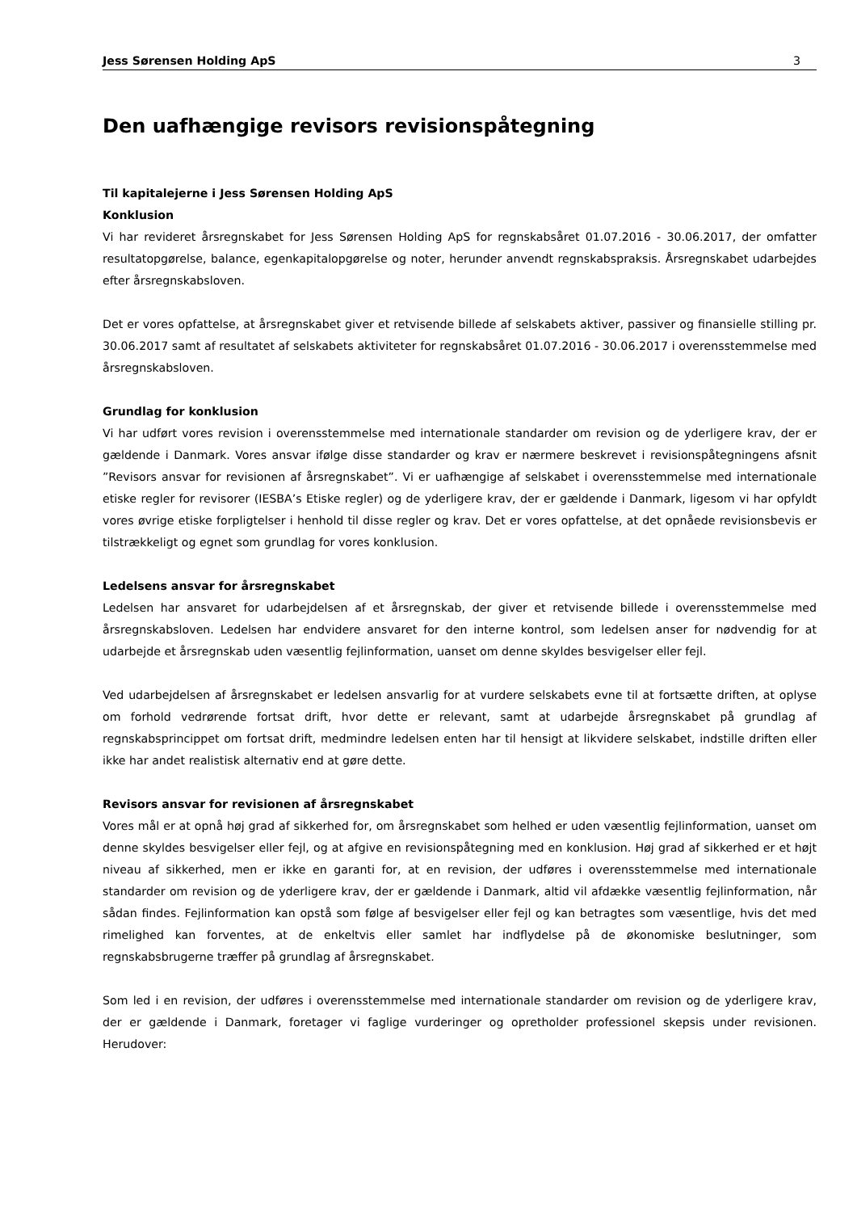Jess Sørensen Holding ApS 3
Den uafhængige revisors revisionspåtegning
Til kapitalejerne i Jess Sørensen Holding ApS
Konklusion
Vi har revideret årsregnskabet for Jess Sørensen Holding ApS for regnskabsåret 01.07.2016 - 30.06.2017, der omfatter resultatopgørelse, balance, egenkapitalopgørelse og noter, herunder anvendt regnskabspraksis. Årsregnskabet udarbejdes efter årsregnskabsloven.
Det er vores opfattelse, at årsregnskabet giver et retvisende billede af selskabets aktiver, passiver og finansielle stilling pr. 30.06.2017 samt af resultatet af selskabets aktiviteter for regnskabsåret 01.07.2016 - 30.06.2017 i overensstemmelse med årsregnskabsloven.
Grundlag for konklusion
Vi har udført vores revision i overensstemmelse med internationale standarder om revision og de yderligere krav, der er gældende i Danmark. Vores ansvar ifølge disse standarder og krav er nærmere beskrevet i revisionspåtegningens afsnit ”Revisors ansvar for revisionen af årsregnskabet”. Vi er uafhængige af selskabet i overensstemmelse med internationale etiske regler for revisorer (IESBA’s Etiske regler) og de yderligere krav, der er gældende i Danmark, ligesom vi har opfyldt vores øvrige etiske forpligtelser i henhold til disse regler og krav. Det er vores opfattelse, at det opnåede revisionsbevis er tilstrækkeligt og egnet som grundlag for vores konklusion.
Ledelsens ansvar for årsregnskabet
Ledelsen har ansvaret for udarbejdelsen af et årsregnskab, der giver et retvisende billede i overensstemmelse med årsregnskabsloven. Ledelsen har endvidere ansvaret for den interne kontrol, som ledelsen anser for nødvendig for at udarbejde et årsregnskab uden væsentlig fejlinformation, uanset om denne skyldes besvigelser eller fejl.
Ved udarbejdelsen af årsregnskabet er ledelsen ansvarlig for at vurdere selskabets evne til at fortsætte driften, at oplyse om forhold vedrørende fortsat drift, hvor dette er relevant, samt at udarbejde årsregnskabet på grundlag af regnskabsprincippet om fortsat drift, medmindre ledelsen enten har til hensigt at likvidere selskabet, indstille driften eller ikke har andet realistisk alternativ end at gøre dette.
Revisors ansvar for revisionen af årsregnskabet
Vores mål er at opnå høj grad af sikkerhed for, om årsregnskabet som helhed er uden væsentlig fejlinformation, uanset om denne skyldes besvigelser eller fejl, og at afgive en revisionspåtegning med en konklusion. Høj grad af sikkerhed er et højt niveau af sikkerhed, men er ikke en garanti for, at en revision, der udføres i overensstemmelse med internationale standarder om revision og de yderligere krav, der er gældende i Danmark, altid vil afdække væsentlig fejlinformation, når sådan findes. Fejlinformation kan opstå som følge af besvigelser eller fejl og kan betragtes som væsentlige, hvis det med rimelighed kan forventes, at de enkeltvis eller samlet har indflydelse på de økonomiske beslutninger, som regnskabsbrugerne træffer på grundlag af årsregnskabet.
Som led i en revision, der udføres i overensstemmelse med internationale standarder om revision og de yderligere krav, der er gældende i Danmark, foretager vi faglige vurderinger og opretholder professionel skepsis under revisionen. Herudover: